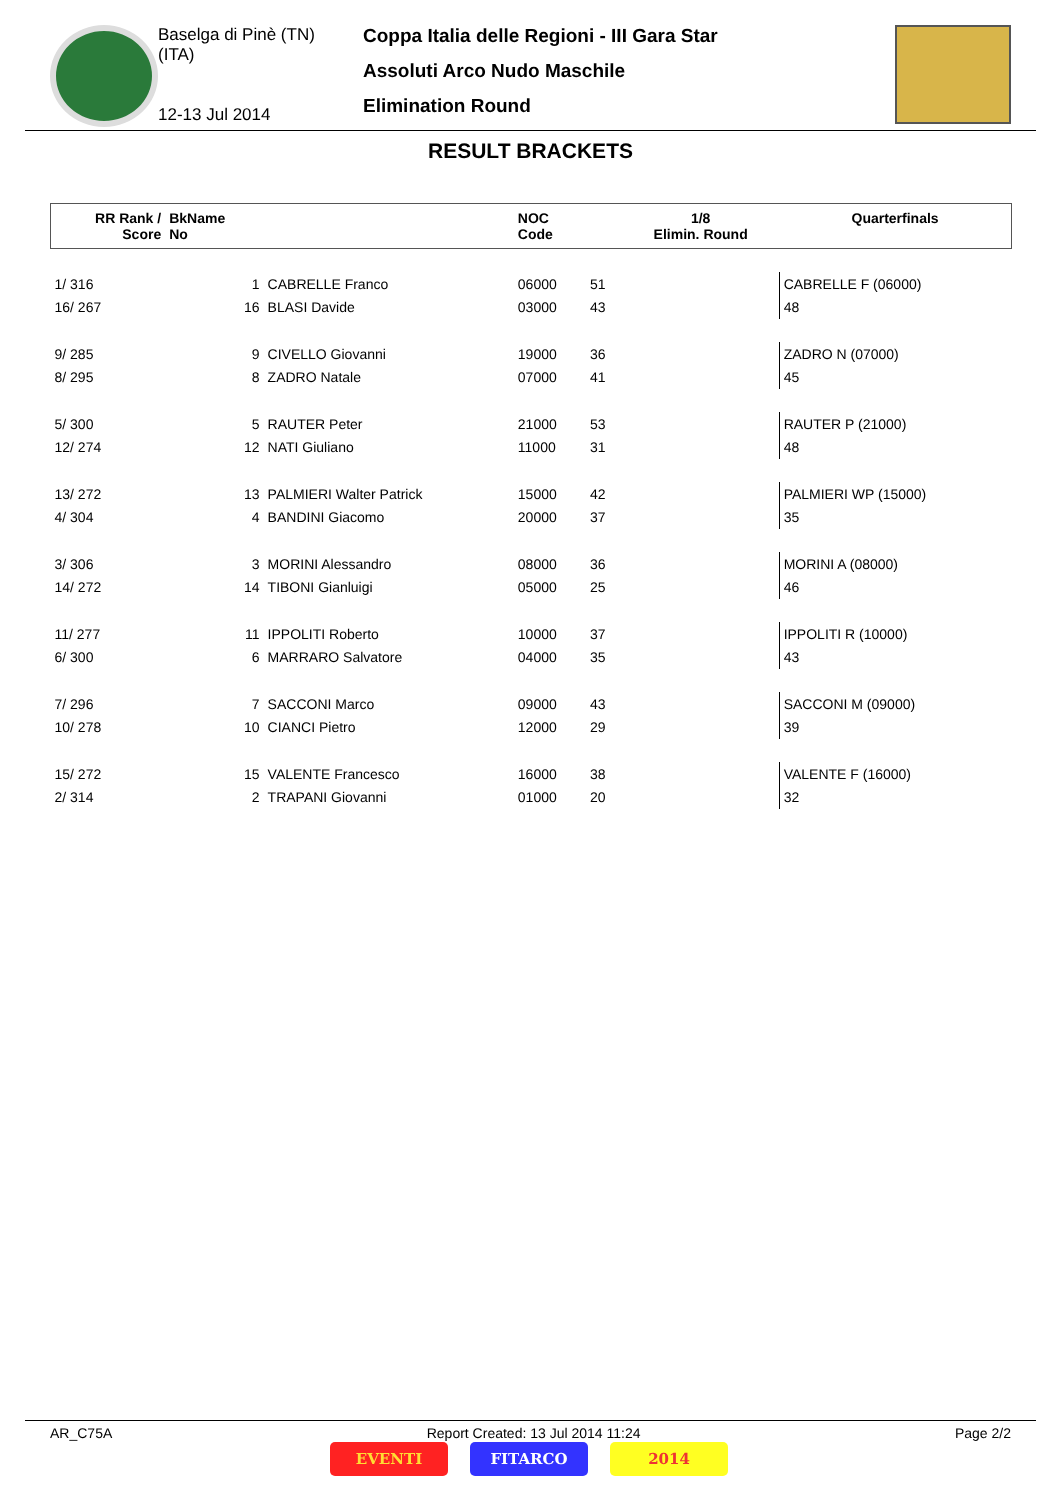Baselga di Pinè (TN)
(ITA)
12-13 Jul 2014
Coppa Italia delle Regioni - III Gara Star
Assoluti Arco Nudo Maschile
Elimination Round
RESULT BRACKETS
| RR Rank / Score | BkName No | | NOC Code | | 1/8 Elimin. Round | Quarterfinals |
| --- | --- | --- | --- | --- | --- | --- |
| 1/ 316 | 1 | CABRELLE Franco | 06000 | 51 | | CABRELLE F (06000) |
| 16/ 267 | 16 | BLASI Davide | 03000 | 43 | | 48 |
| 9/ 285 | 9 | CIVELLO Giovanni | 19000 | 36 | | ZADRO N (07000) |
| 8/ 295 | 8 | ZADRO Natale | 07000 | 41 | | 45 |
| 5/ 300 | 5 | RAUTER Peter | 21000 | 53 | | RAUTER P (21000) |
| 12/ 274 | 12 | NATI Giuliano | 11000 | 31 | | 48 |
| 13/ 272 | 13 | PALMIERI Walter Patrick | 15000 | 42 | | PALMIERI WP (15000) |
| 4/ 304 | 4 | BANDINI Giacomo | 20000 | 37 | | 35 |
| 3/ 306 | 3 | MORINI Alessandro | 08000 | 36 | | MORINI A (08000) |
| 14/ 272 | 14 | TIBONI Gianluigi | 05000 | 25 | | 46 |
| 11/ 277 | 11 | IPPOLITI Roberto | 10000 | 37 | | IPPOLITI R (10000) |
| 6/ 300 | 6 | MARRARO Salvatore | 04000 | 35 | | 43 |
| 7/ 296 | 7 | SACCONI Marco | 09000 | 43 | | SACCONI M (09000) |
| 10/ 278 | 10 | CIANCI Pietro | 12000 | 29 | | 39 |
| 15/ 272 | 15 | VALENTE Francesco | 16000 | 38 | | VALENTE F (16000) |
| 2/ 314 | 2 | TRAPANI Giovanni | 01000 | 20 | | 32 |
AR_C75A Report Created: 13 Jul 2014 11:24 Page 2/2
EVENTI FITARCO 2014